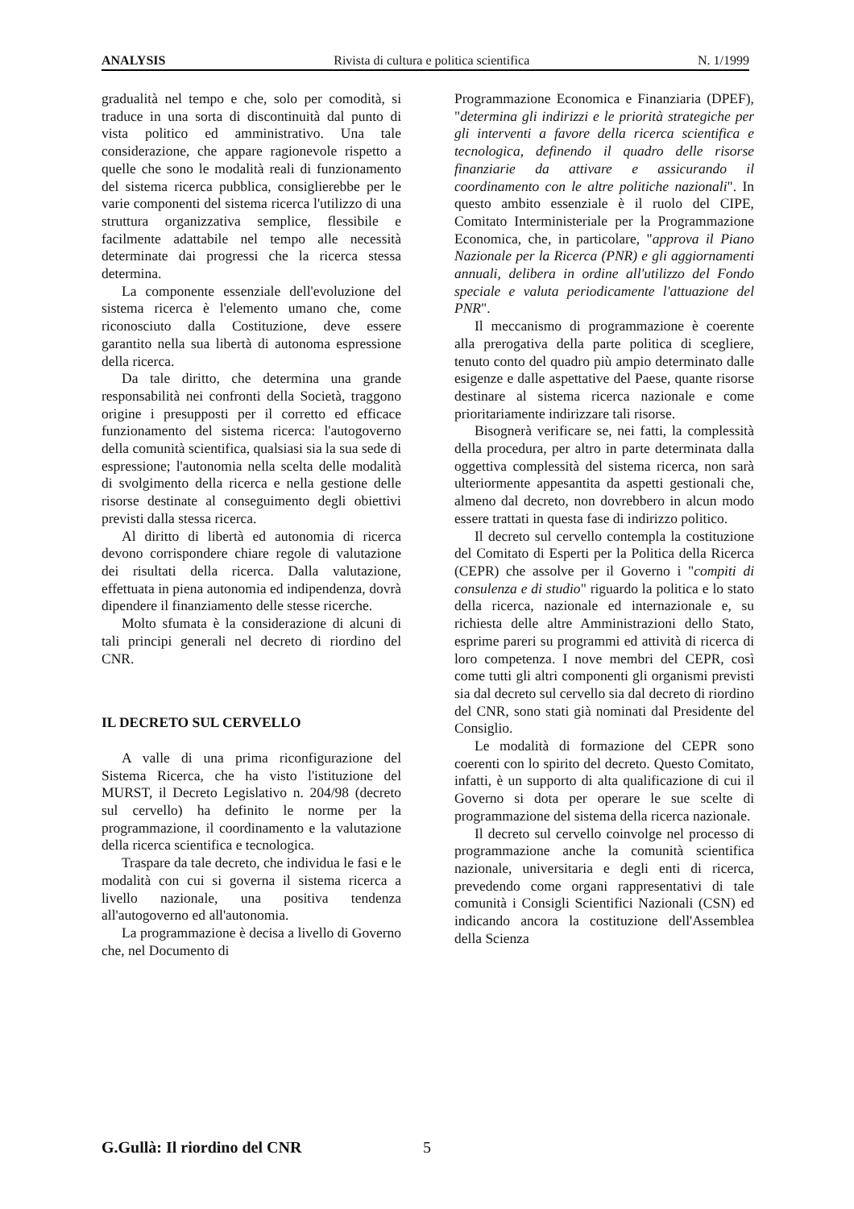ANALYSIS Rivista di cultura e politica scientifica N. 1/1999
gradualità nel tempo e che, solo per comodità, si traduce in una sorta di discontinuità dal punto di vista politico ed amministrativo. Una tale considerazione, che appare ragionevole rispetto a quelle che sono le modalità reali di funzionamento del sistema ricerca pubblica, consiglierebbe per le varie componenti del sistema ricerca l'utilizzo di una struttura organizzativa semplice, flessibile e facilmente adattabile nel tempo alle necessità determinate dai progressi che la ricerca stessa determina.
La componente essenziale dell'evoluzione del sistema ricerca è l'elemento umano che, come riconosciuto dalla Costituzione, deve essere garantito nella sua libertà di autonoma espressione della ricerca.
Da tale diritto, che determina una grande responsabilità nei confronti della Società, traggono origine i presupposti per il corretto ed efficace funzionamento del sistema ricerca: l'autogoverno della comunità scientifica, qualsiasi sia la sua sede di espressione; l'autonomia nella scelta delle modalità di svolgimento della ricerca e nella gestione delle risorse destinate al conseguimento degli obiettivi previsti dalla stessa ricerca.
Al diritto di libertà ed autonomia di ricerca devono corrispondere chiare regole di valutazione dei risultati della ricerca. Dalla valutazione, effettuata in piena autonomia ed indipendenza, dovrà dipendere il finanziamento delle stesse ricerche.
Molto sfumata è la considerazione di alcuni di tali principi generali nel decreto di riordino del CNR.
IL DECRETO SUL CERVELLO
A valle di una prima riconfigurazione del Sistema Ricerca, che ha visto l'istituzione del MURST, il Decreto Legislativo n. 204/98 (decreto sul cervello) ha definito le norme per la programmazione, il coordinamento e la valutazione della ricerca scientifica e tecnologica.
Traspare da tale decreto, che individua le fasi e le modalità con cui si governa il sistema ricerca a livello nazionale, una positiva tendenza all'autogoverno ed all'autonomia.
La programmazione è decisa a livello di Governo che, nel Documento di
Programmazione Economica e Finanziaria (DPEF), "determina gli indirizzi e le priorità strategiche per gli interventi a favore della ricerca scientifica e tecnologica, definendo il quadro delle risorse finanziarie da attivare e assicurando il coordinamento con le altre politiche nazionali". In questo ambito essenziale è il ruolo del CIPE, Comitato Interministeriale per la Programmazione Economica, che, in particolare, "approva il Piano Nazionale per la Ricerca (PNR) e gli aggiornamenti annuali, delibera in ordine all'utilizzo del Fondo speciale e valuta periodicamente l'attuazione del PNR".
Il meccanismo di programmazione è coerente alla prerogativa della parte politica di scegliere, tenuto conto del quadro più ampio determinato dalle esigenze e dalle aspettative del Paese, quante risorse destinare al sistema ricerca nazionale e come prioritariamente indirizzare tali risorse.
Bisognerà verificare se, nei fatti, la complessità della procedura, per altro in parte determinata dalla oggettiva complessità del sistema ricerca, non sarà ulteriormente appesantita da aspetti gestionali che, almeno dal decreto, non dovrebbero in alcun modo essere trattati in questa fase di indirizzo politico.
Il decreto sul cervello contempla la costituzione del Comitato di Esperti per la Politica della Ricerca (CEPR) che assolve per il Governo i "compiti di consulenza e di studio" riguardo la politica e lo stato della ricerca, nazionale ed internazionale e, su richiesta delle altre Amministrazioni dello Stato, esprime pareri su programmi ed attività di ricerca di loro competenza. I nove membri del CEPR, così come tutti gli altri componenti gli organismi previsti sia dal decreto sul cervello sia dal decreto di riordino del CNR, sono stati già nominati dal Presidente del Consiglio.
Le modalità di formazione del CEPR sono coerenti con lo spirito del decreto. Questo Comitato, infatti, è un supporto di alta qualificazione di cui il Governo si dota per operare le sue scelte di programmazione del sistema della ricerca nazionale.
Il decreto sul cervello coinvolge nel processo di programmazione anche la comunità scientifica nazionale, universitaria e degli enti di ricerca, prevedendo come organi rappresentativi di tale comunità i Consigli Scientifici Nazionali (CSN) ed indicando ancora la costituzione dell'Assemblea della Scienza
G.Gullà: Il riordino del CNR 5